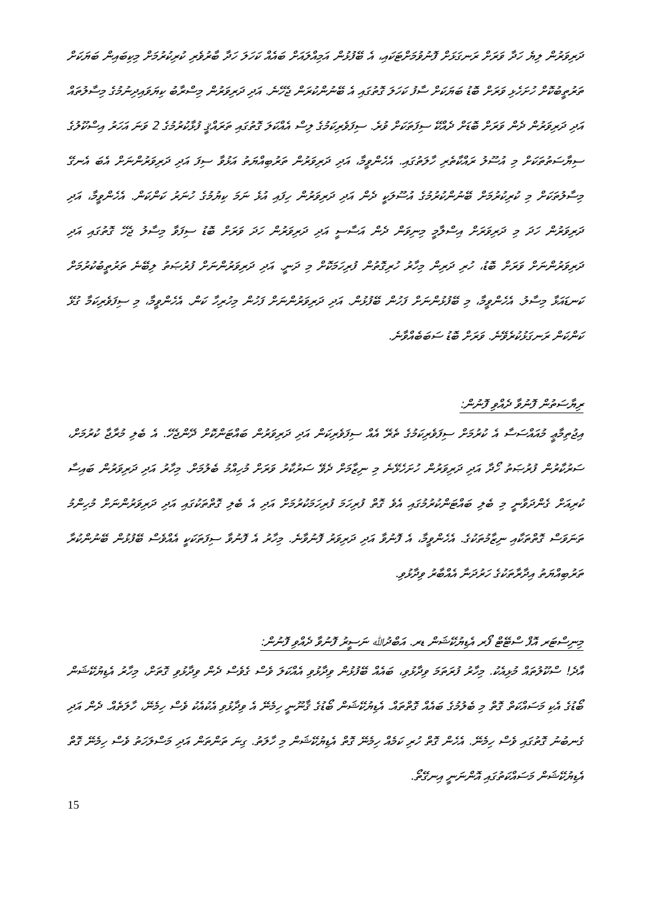ދަރިވަރުން ލިޔެ ހަދާ ވަރަށް ރަނގަޅަށް ފޮނުވުމަށްޓަކައި، އެ ބޭފުޅުން އަމިއްލައަށް ބައެއް ކަހަލަ ހަދާ ބާރުވެރި ކުރިކުރުމަށް މިކިބައިން ބަޔަކަށް ތަރުތީބުކޮށް ހުށަހެޅި ވަރަށް ބޮޑު ބަޔަކަށް ސާފު ކަހަލަ ގޮތުގައި އެ ބޭނުންކުރަން ޖެހޭނެ. އަދި ދަރިވަރުން މިސްރާބު ކިޔަވައިދިނުމުގެ މިސާލުތައް އަދި ދަރިވަރުން ދެން ވަރަށް ބޮޑަށް ދެއްކޭ ސިފަތަކަށް ވުރެ. ސިފަވެރިކަމުގެ ލިސް އެއްކަލަ ގޮތުގައި ތަރައްޤީ ފުޅާކުރުމުގެ 2 ވަނަ އަހަރު އިސްކޫލުގެ ސިޔާސަތުތަކަށް މި އުސޫލު ރައްކާތެރި ހާލަތުގައި. އެހެންވީމާ، އަދި ދަރިވަރުން ތަރުބިއްޔަތު އަޅުވާ ސިފަ އަދި ދަރިވަރުންނަށް އެބަ އެނގޭ މިސާލުތަކަށް މި ކުރިކުރުމަށް ބޭނުންކުރުމުގެ އުސޫލަކީ ދެން އަދި ދަރިވަރުން ހިފައި އުޅެ ނަމަ ކިޔުމުގެ ހުނަރު ކަންކަން. އެހެންވީމާ، އަދި ދަރިވަރުން ހަދަ މި ދަރިވަރަށް އިސްލާމީ މިނިވަން ދެން އަސާސީ އަދި ދަރިވަރުން ހަދަ ވަރަށް ބޮޑު ސިފަވާ މިސާލު ޖެހޭ ގޮތުގައި އަދި ދަރިވަރުންނަށް ވަރަށް ބޮޑު، ހުރި ދަރިން މިހާރު ހުރިގޮތުން ފުރިހަމަކޮށް މި ދަނީ. އަދި ދަރިވަރުންނަށް ފުރުޞަތު ލިބޭނެ ތަރުތީބުކުރުމަށް ކަނޑައަޅާ މިސާލު. އެހެންވީމާ، މި ބޭފުޅުންނަށް ފަހުން ބޭފުޅުން. އަދި ދަރިވަރުންނަށް ފަހުން މިހުރިހާ ކަން. އެހެންވީމާ، މި ސިފަވެރިކަމާ ގުޅޭ ކަންކަން ރަނގަޅުކުރެވޭނެ. ވަރަށް ބޮޑު ސަބަބެއްވާނެ.
ރިޔާސަތުން ފޮނުވާ ދެއްވި ފޮނުން:
އިޖުތިމާޢީ މުއައްސަސާ އެ ކުރުމަށް ސިފަވެރިކަމުގެ ތެރޭ އެއް ސިފަވެރިކަން އަދި ދަރިވަރުން ބައްޓަންކޮށް ދޭންޖެހޭ. އެ ބެލި މުރާޖާ ކުރުމަށް، ސަރުކާރުން ފުރުޞަތު ހޯދާ އަދި ދަރިވަރުން ހުށަހެޅޭނެ މި ނިޒާމަށް ދެވޭ ސަރުކާރު ވަރަށް މުހިއްމު ބެލުމަށް. މިހާރު އަދި ދަރިވަރުން ބައިސާ ކުރިއަށް ގެންދަވާނީ މި ބެލި ބައްޓަންކުރުމުގައި އެވެ ގޮތް ފުރިހަމަ ފުރިހަމަކުރުމަށް އަދި އެ ބެލި ގޮތްތަކުގައި އަދި ދަރިވަރުންނަށް މުހިންމު ތަނަވަސް ގޮތްތަކާއި ނިޒާމުތަކުގެ. އެހެންވީމާ، އެ ފޮނުވާ އަދި ދަރިވަރު ފޮނުވާނެ. މިހާރު އެ ފޮނުވާ ސިފަތަކަކީ އެއްވެސް ބޭފުޅުން ބޭނުންކުރާ ތަރުބިއްޔަތު އިދާރާތަކުގެ ހަރުދަނާ އެއްބާރު ވިދާޅުވި.
މިނިސްޓަރ އޮފް ސްޓޭޓް ފޯރ އެޑިޔުކޭޝަން ޑރ. އަބްދުﷲ ނަސީރު ފޮނުވާ ދެއްވި ފޮނުން:
އާދެ! ސްކޫލުތައް މުޅިއެކު. މިހާރު ފުރަތަމަ ވިދާޅުވި، ބައެއް ބޭފުޅުން ވިދާޅުވި އެއްކަލަ ވެސް ގެވެސް ދެން ވިދާޅުވި ގޮތަށް، މިހާރު އެޑިޔުކޭޝަން ބޯޑުގެ އެކި މަސައްކަތް ގޮތް މި ބެލުމުގެ ބައެއް ގޮތްތައް. އެޑިޔުކޭޝަން ބޯޑުގެ ޤާނޫނީ ހިމެނޭ އެ ވިދާޅުވި އެކުއެކު ވެސް ހިމެނޭ، ހާލަތެއް. ދެން އަދި ގެނބުނު ގޮތުގައި ވެސް ހިމެނޭ. އެހެން ގޮތް ހުރި ކަމެއް ހިމެނޭ ގޮތް އެޑިޔުކޭޝަން މި ހާލަތު. ގިނަ ތަންތަން އަދި މަސްލަހަތު ވެސް ހިމެނޭ ގޮތް އެޑިޔުކޭޝަން މަސައްކަތުގައި އޮންނަނީ އިނގޭތޯ.
15